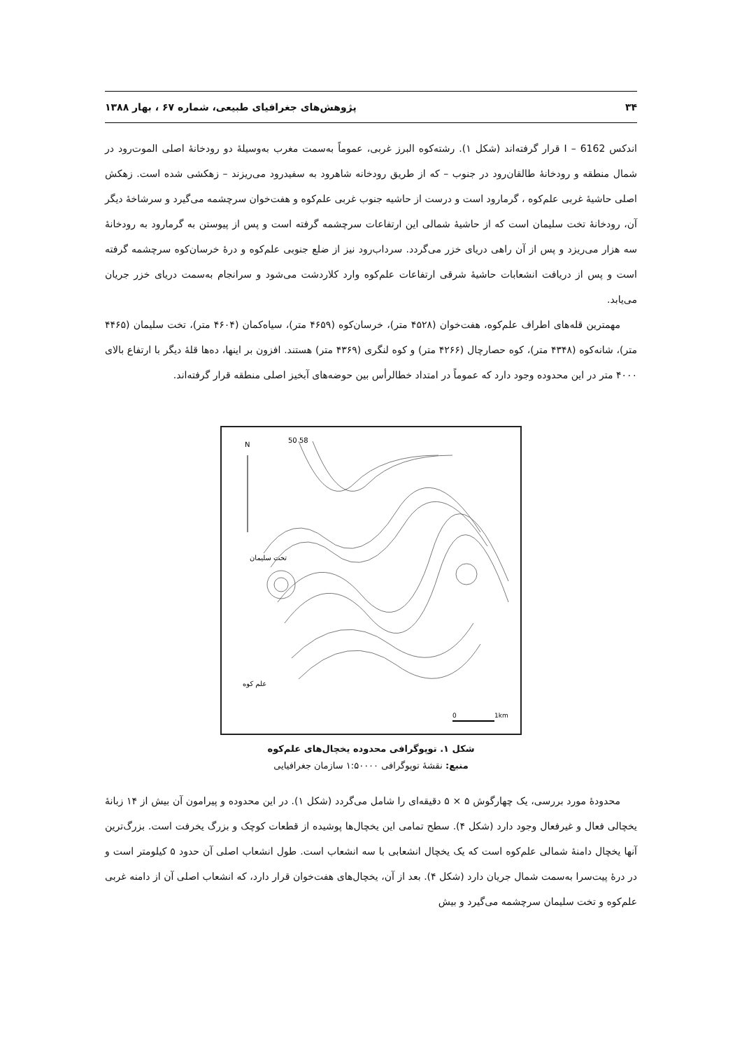۳۴ پژوهش‌های جغرافیای طبیعی، شماره ۶۷ ، بهار ۱۳۸۸
اندکس I – 6162 قرار گرفته‌اند (شکل ۱). رشته‌کوه البرز غربی، عموماً به‌سمت مغرب به‌وسیلهٔ دو رودخانهٔ اصلی الموت‌رود در شمال منطقه و رودخانهٔ طالقان‌رود در جنوب – که از طریق رودخانه شاهرود به سفیدرود می‌ریزند – زهکشی شده است. زهکش اصلی حاشیهٔ غربی علم‌کوه ، گرمارود است و درست از حاشیه جنوب غربی علم‌کوه و هفت‌خوان سرچشمه می‌گیرد و سرشاخهٔ دیگر آن، رودخانهٔ تخت سلیمان است که از حاشیهٔ شمالی این ارتفاعات سرچشمه گرفته است و پس از پیوستن به گرمارود به رودخانهٔ سه هزار می‌ریزد و پس از آن راهی دریای خزر می‌گردد. سرداب‌رود نیز از ضلع جنوبی علم‌کوه و درهٔ خرسان‌کوه سرچشمه گرفته است و پس از دریافت انشعابات حاشیهٔ شرقی ارتفاعات علم‌کوه وارد کلاردشت می‌شود و سرانجام به‌سمت دریای خزر جریان می‌یابد.
مهمترین قله‌های اطراف علم‌کوه، هفت‌خوان (۴۵۲۸ متر)، خرسان‌کوه (۴۶۵۹ متر)، سیاه‌کمان (۴۶۰۴ متر)، تخت سلیمان (۴۴۶۵ متر)، شانه‌کوه (۴۳۴۸ متر)، کوه حصارچال (۴۲۶۶ متر) و کوه لنگری (۴۳۶۹ متر) هستند. افزون بر اینها، ده‌ها قلهٔ دیگر با ارتفاع بالای ۴۰۰۰ متر در این محدوده وجود دارد که عموماً در امتداد خطالرأس بین حوضه‌های آبخیز اصلی منطقه قرار گرفته‌اند.
N
50 58
تخت سلیمان
علم کوه
0
1km
شکل ۱. توپوگرافی محدوده یخچال‌های علم‌کوه
منبع: نقشهٔ توپوگرافی ۱:۵۰۰۰۰ سازمان جغرافیایی
محدودهٔ مورد بررسی، یک چهارگوش ۵ × ۵ دقیقه‌ای را شامل می‌گردد (شکل ۱). در این محدوده و پیرامون آن بیش از ۱۴ زبانهٔ یخچالی فعال و غیرفعال وجود دارد (شکل ۴). سطح تمامی این یخچال‌ها پوشیده از قطعات کوچک و بزرگ یخرفت است. بزرگ‌ترین آنها یخچال دامنهٔ شمالی علم‌کوه است که یک یخچال انشعابی با سه انشعاب است. طول انشعاب اصلی آن حدود ۵ کیلومتر است و در درهٔ پیت‌سرا به‌سمت شمال جریان دارد (شکل ۴). بعد از آن، یخچال‌های هفت‌خوان قرار دارد، که انشعاب اصلی آن از دامنه غربی علم‌کوه و تخت سلیمان سرچشمه می‌گیرد و بیش